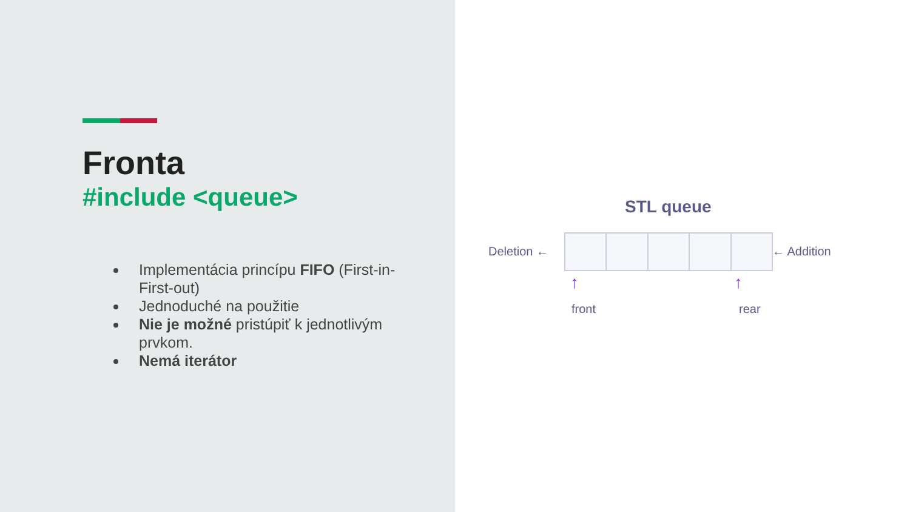Fronta
#include <queue>
Implementácia princípu FIFO (First-in-First-out)
Jednoduché na použitie
Nie je možné pristúpiť k jednotlivým prvkom.
Nemá iterátor
STL queue
Deletion ← ← Addition
↑ ↑
front rear